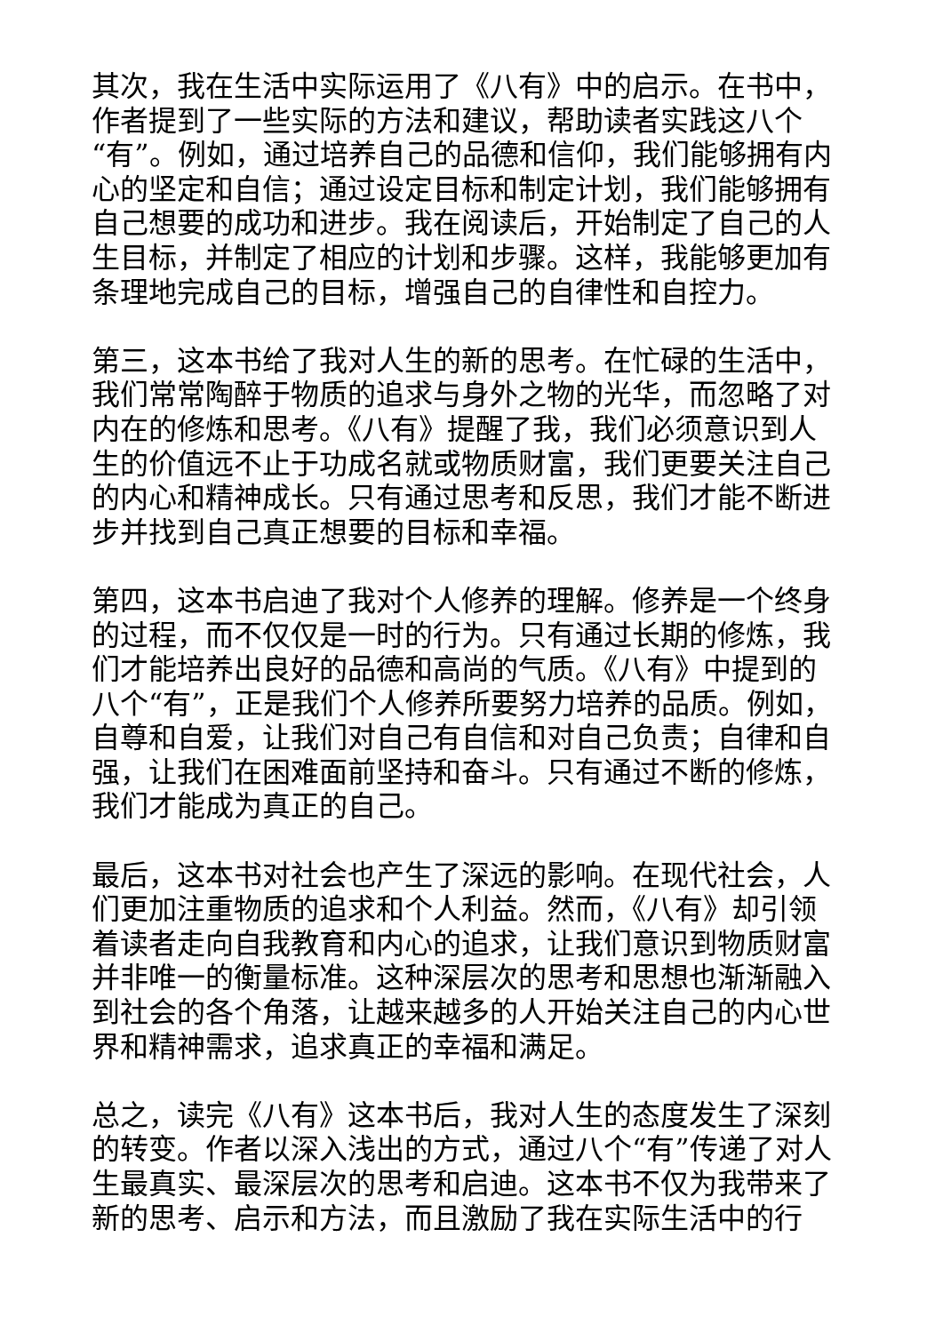其次，我在生活中实际运用了《八有》中的启示。在书中，作者提到了一些实际的方法和建议，帮助读者实践这八个“有”。例如，通过培养自己的品德和信仰，我们能够拥有内心的坚定和自信；通过设定目标和制定计划，我们能够拥有自己想要的成功和进步。我在阅读后，开始制定了自己的人生目标，并制定了相应的计划和步骤。这样，我能够更加有条理地完成自己的目标，增强自己的自律性和自控力。
第三，这本书给了我对人生的新的思考。在忙碌的生活中，我们常常陶醉于物质的追求与身外之物的光华，而忽略了对内在的修炼和思考。《八有》提醒了我，我们必须意识到人生的价值远不止于功成名就或物质财富，我们更要关注自己的内心和精神成长。只有通过思考和反思，我们才能不断进步并找到自己真正想要的目标和幸福。
第四，这本书启迪了我对个人修养的理解。修养是一个终身的过程，而不仅仅是一时的行为。只有通过长期的修炼，我们才能培养出良好的品德和高尚的气质。《八有》中提到的八个“有”，正是我们个人修养所要努力培养的品质。例如，自尊和自爱，让我们对自己有自信和对自己负责；自律和自强，让我们在困难面前坚持和奋斗。只有通过不断的修炼，我们才能成为真正的自己。
最后，这本书对社会也产生了深远的影响。在现代社会，人们更加注重物质的追求和个人利益。然而，《八有》却引领着读者走向自我教育和内心的追求，让我们意识到物质财富并非唯一的衡量标准。这种深层次的思考和思想也渐渐融入到社会的各个角落，让越来越多的人开始关注自己的内心世界和精神需求，追求真正的幸福和满足。
总之，读完《八有》这本书后，我对人生的态度发生了深刻的转变。作者以深入浅出的方式，通过八个“有”传递了对人生最真实、最深层次的思考和启迪。这本书不仅为我带来了新的思考、启示和方法，而且激励了我在实际生活中的行